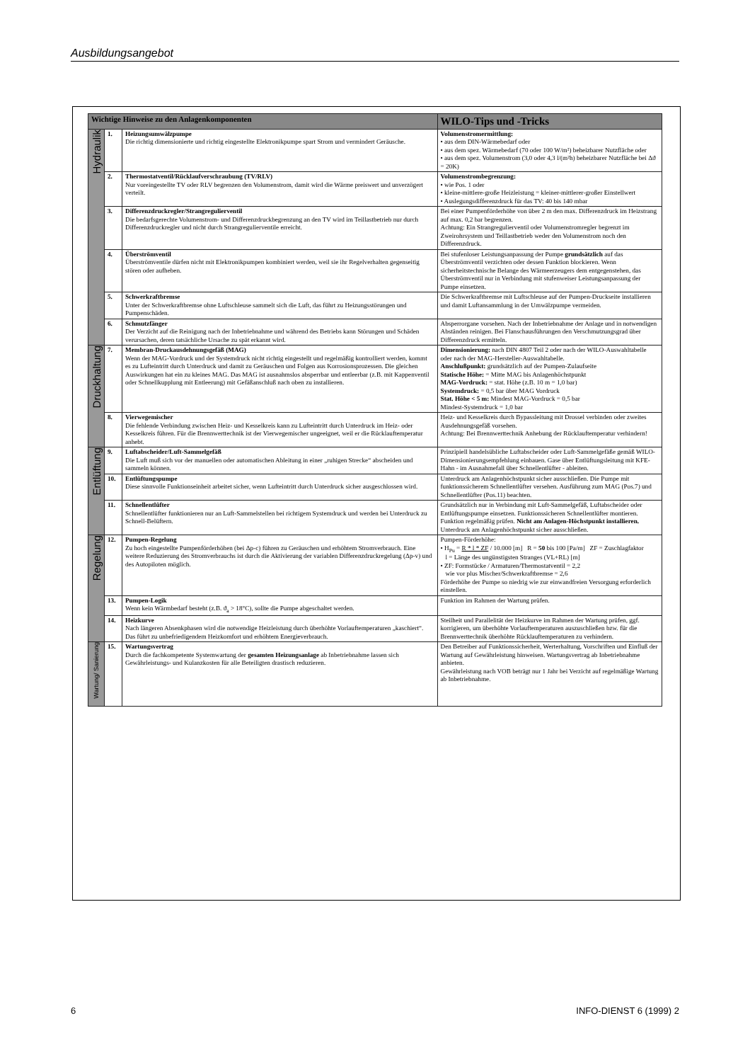Ausbildungsangebot
| Wichtige Hinweise zu den Anlagenkomponenten | | | WILO-Tips und -Tricks |
| --- | --- | --- | --- |
| Hydraulik | 1. | Heizungsumwälzpumpe Die richtig dimensionierte und richtig eingestellte Elektronikpumpe spart Strom und vermindert Geräusche. | Volumenstromermittlung: • aus dem DIN-Wärmebedarf oder • aus dem spez. Wärmebedarf (70 oder 100 W/m²) beheizbarer Nutzfläche oder • aus dem spez. Volumenstrom (3,0 oder 4,3 l/(m²h) beheizbarer Nutzfläche bei Δϑ = 20K) |
| | 2. | Thermostatventil/Rücklaufverschraubung (TV/RLV) Nur voreingestellte TV oder RLV begrenzen den Volumenstrom, damit wird die Wärme preiswert und unverzögert verteilt. | Volumenstrombegrenzung: • wie Pos. 1 oder • kleine-mittlere-große Heizleistung = kleiner-mittlerer-großer Einstellwert • Auslegungsdifferenzdruck für das TV: 40 bis 140 mbar |
| | 3. | Differenzdruckregler/Strangregulierventil Die bedarfsgerechte Volumenstrom- und Differenzdruckbegrenzung an den TV wird im Teillastbetrieb nur durch Differenzdruckregler und nicht durch Strangregulierventile erreicht. | Bei einer Pumpenförderhöhe von über 2 m den max. Differenzdruck im Heizstrang auf max. 0,2 bar begrenzen. Achtung: Ein Strangregulierventil oder Volumenstromregler begrenzt im Zweirohrsystem und Teillastbetrieb weder den Volumenstrom noch den Differenzdruck. |
| | 4. | Überströmventil Überströmventile dürfen nicht mit Elektronikpumpen kombiniert werden, weil sie ihr Regelverhalten gegenseitig stören oder aufheben. | Bei stufenloser Leistungsanpassung der Pumpe grundsätzlich auf das Überströmventil verzichten oder dessen Funktion blockieren. Wenn sicherheitstechnische Belange des Wärmeerzeugers dem entgegenstehen, das Überströmventil nur in Verbindung mit stufenweiser Leistungsanpassung der Pumpe einsetzen. |
| | 5. | Schwerkraftbremse Unter der Schwerkraftbremse ohne Luftschleuse sammelt sich die Luft, das führt zu Heizungsstörungen und Pumpenschäden. | Die Schwerkraftbremse mit Luftschleuse auf der Pumpen-Druckseite installieren und damit Luftansammlung in der Umwälzpumpe vermeiden. |
| | 6. | Schmutzfänger Der Verzicht auf die Reinigung nach der Inbetriebnahme und während des Betriebs kann Störungen und Schäden verursachen, deren tatsächliche Ursache zu spät erkannt wird. | Absperrorgane vorsehen. Nach der Inbetriebnahme der Anlage und in notwendigen Abständen reinigen. Bei Flanschausführungen den Verschmutzungsgrad über Differenzdruck ermitteln. |
| Druckhaltung | 7. | Membran-Druckausdehnungsgefäß (MAG) Wenn der MAG-Vordruck und der Systemdruck nicht richtig eingestellt und regelmäßig kontrolliert werden, kommt es zu Lufteintritt durch Unterdruck und damit zu Geräuschen und Folgen aus Korrosionsprozessen. Die gleichen Auswirkungen hat ein zu kleines MAG. Das MAG ist ausnahmslos absperrbar und entleerbar (z.B. mit Kappenventil oder Schnellkupplung mit Entleerung) mit Gefäßanschluß nach oben zu installieren. | Dimensionierung: nach DIN 4807 Teil 2 oder nach der WILO-Auswahltabelle oder nach der MAG-Hersteller-Auswahltabelle. Anschlußpunkt: grundsätzlich auf der Pumpen-Zulaufseite Statische Höhe: = Mitte MAG bis Anlagenhöchstpunkt MAG-Vordruck: = stat. Höhe (z.B. 10 m = 1,0 bar) Systemdruck: = 0,5 bar über MAG Vordruck Stat. Höhe < 5 m: Mindest MAG-Vordruck = 0,5 bar Mindest-Systemdruck = 1,0 bar |
| | 8. | Vierwegemischer Die fehlende Verbindung zwischen Heiz- und Kesselkreis kann zu Lufteintritt durch Unterdruck im Heiz- oder Kesselkreis führen. Für die Brennwerttechnik ist der Vierwegemischer ungeeignet, weil er die Rücklauftemperatur anhebt. | Heiz- und Kesselkreis durch Bypassleitung mit Drossel verbinden oder zweites Ausdehnungsgefäß vorsehen. Achtung: Bei Brennwerttechnik Anhebung der Rücklauftemperatur verhindern! |
| Entlüftung | 9. | Luftabscheider/Luft-Sammelgefäß Die Luft muß sich vor der manuellen oder automatischen Ableitung in einer „ruhigen Strecke“ abscheiden und sammeln können. | Prinzipiell handelsübliche Luftabscheider oder Luft-Sammelgefäße gemäß WILO-Dimensionierungsempfehlung einbauen. Gase über Entlüftungsleitung mit KFE-Hahn - im Ausnahmefall über Schnellentlüfter - ableiten. |
| | 10. | Entlüftungspumpe Diese sinnvolle Funktionseinheit arbeitet sicher, wenn Lufteintritt durch Unterdruck sicher ausgeschlossen wird. | Unterdruck am Anlagenhöchstpunkt sicher ausschließen. Die Pumpe mit funktionssicherem Schnellentlüfter versehen. Ausführung zum MAG (Pos.7) und Schnellentlüfter (Pos.11) beachten. |
| | 11. | Schnellentlüfter Schnellentlüfter funktionieren nur an Luft-Sammelstellen bei richtigem Systemdruck und werden bei Unterdruck zu Schnell-Belüftern. | Grundsätzlich nur in Verbindung mit Luft-Sammelgefäß, Luftabscheider oder Entlüftungspumpe einsetzen. Funktionssicheren Schnellentlüfter montieren. Funktion regelmäßig prüfen. Nicht am Anlagen-Höchstpunkt installieren. Unterdruck am Anlagenhöchstpunkt sicher ausschließen. |
| Regelung | 12. | Pumpen-Regelung Zu hoch eingestellte Pumpenförderhöhen (bei Δp-c) führen zu Geräuschen und erhöhtem Stromverbrauch. Eine weitere Reduzierung des Stromverbrauchs ist durch die Aktivierung der variablen Differenzdruckregelung (Δp-v) und des Autopiloten möglich. | Pumpen-Förderhöhe: • H<sub>Pu</sub> = R * l * ZF / 10.000 [m] R = 50 bis 100 [Pa/m] ZF = Zuschlagfaktor l = Länge des ungünstigsten Stranges (VL+RL) [m] • ZF: Formstücke / Armaturen/Thermostatventil = 2,2 wie vor plus Mischer/Schwerkraftbremse = 2,6 Förderhöhe der Pumpe so niedrig wie zur einwandfreien Versorgung erforderlich einstellen. |
| | 13. | Pumpen-Logik Wenn kein Wärmbedarf besteht (z.B. ϑ<sub>a</sub> > 18°C), sollte die Pumpe abgeschaltet werden. | Funktion im Rahmen der Wartung prüfen. |
| | 14. | Heizkurve Nach längeren Absenkphasen wird die notwendige Heizleistung durch überhöhte Vorlauftemperaturen „kaschiert“. Das führt zu unbefriedigendem Heizkomfort und erhöhtem Energieverbrauch. | Steilheit und Parallelität der Heizkurve im Rahmen der Wartung prüfen, ggf. korrigieren, um überhöhte Vorlauftemperaturen auszuschließen bzw. für die Brennwerttechnik überhöhte Rücklauftemperaturen zu verhindern. |
| Wartung/ Sanierung | 15. | Wartungsvertrag Durch die fachkompetente Systemwartung der gesamten Heizungsanlage ab Inbetriebnahme lassen sich Gewährleistungs- und Kulanzkosten für alle Beteiligten drastisch reduzieren. | Den Betreiber auf Funktionssicherheit, Werterhaltung, Vorschriften und Einfluß der Wartung auf Gewährleistung hinweisen. Wartungsvertrag ab Inbetriebnahme anbieten. Gewährleistung nach VOB beträgt nur 1 Jahr bei Verzicht auf regelmäßige Wartung ab Inbetriebnahme. |
6 INFO-DIENST 6 (1999) 2